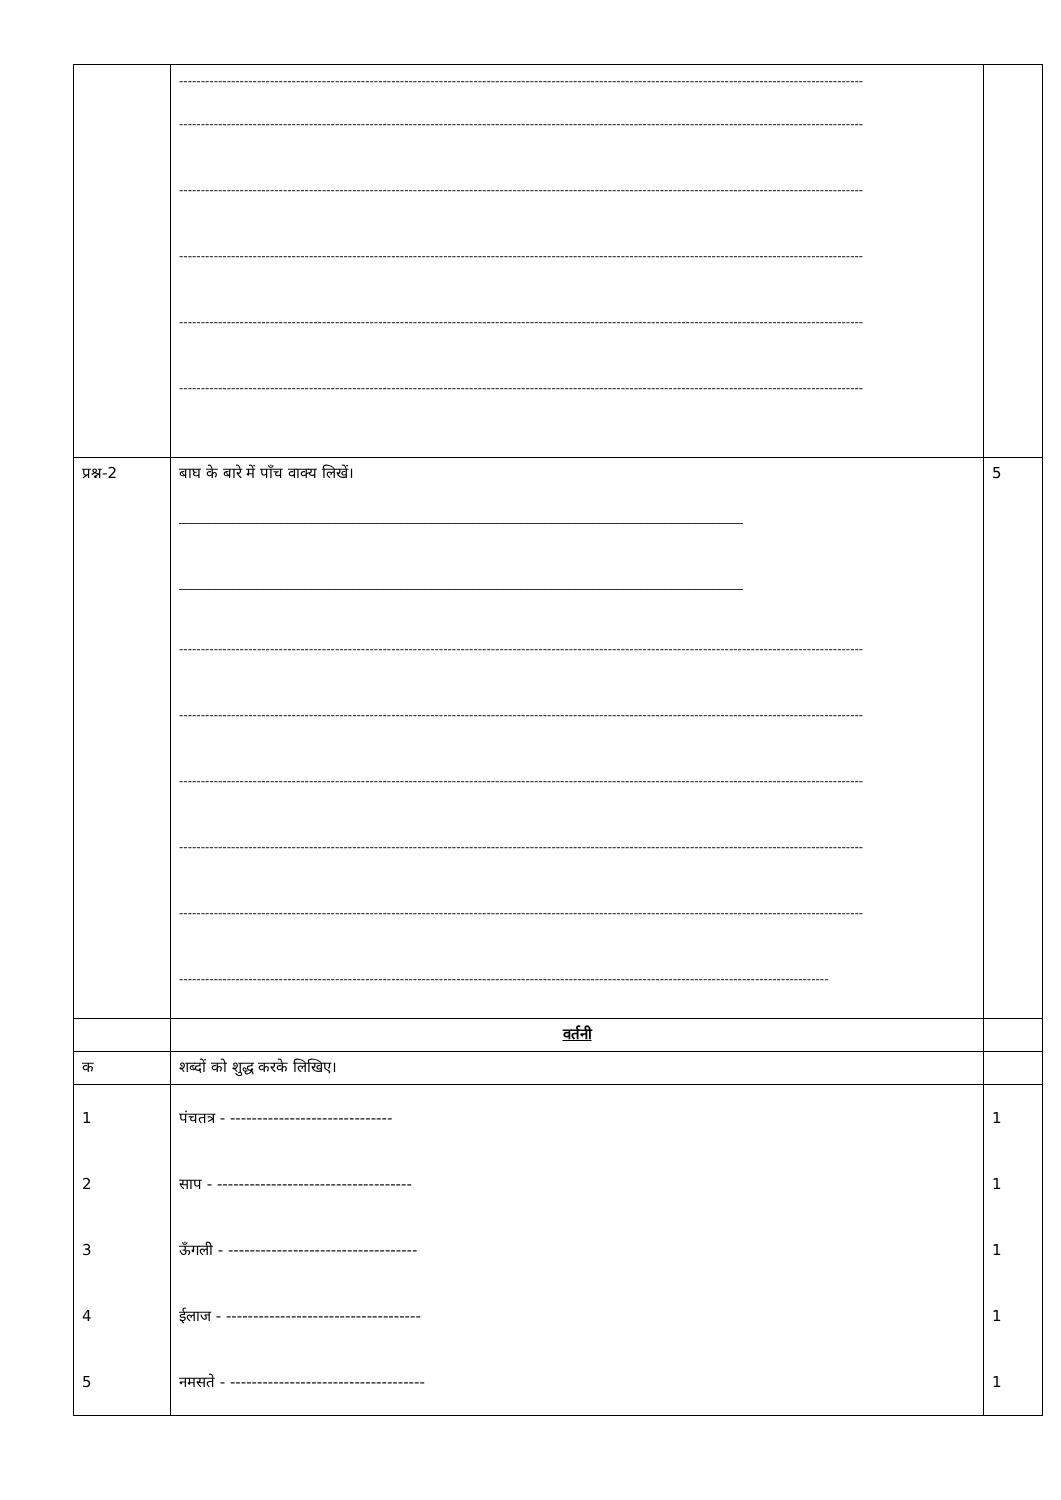| | -------------------------------------------------------------------------------------------------------------------------------------------------------------- -------------------------------------------------------------------------------------------------------------------------------------------------------------- -------------------------------------------------------------------------------------------------------------------------------------------------------------- -------------------------------------------------------------------------------------------------------------------------------------------------------------- -------------------------------------------------------------------------------------------------------------------------------------------------------------- -------------------------------------------------------------------------------------------------------------------------------------------------------------- | |
| प्रश्न-2 | बाघ के बारे में पाँच वाक्य लिखें। ______________________________________________________________________________________________ ______________________________________________________________________________________________ -------------------------------------------------------------------------------------------------------------------------------------------------------------- -------------------------------------------------------------------------------------------------------------------------------------------------------------- -------------------------------------------------------------------------------------------------------------------------------------------------------------- -------------------------------------------------------------------------------------------------------------------------------------------------------------- -------------------------------------------------------------------------------------------------------------------------------------------------------------- ------------------------------------------------------------------------------------------------------------------------------------------------------ | 5 |
| | वर्तनी | |
| क | शब्दों को शुद्ध करके लिखिए। | |
| 1 | पंचतत्र - ------------------------------ | 1 |
| 2 | साप - ------------------------------------ | 1 |
| 3 | ऊँगली - ----------------------------------- | 1 |
| 4 | ईलाज - ------------------------------------ | 1 |
| 5 | नमसते - ------------------------------------ | 1 |